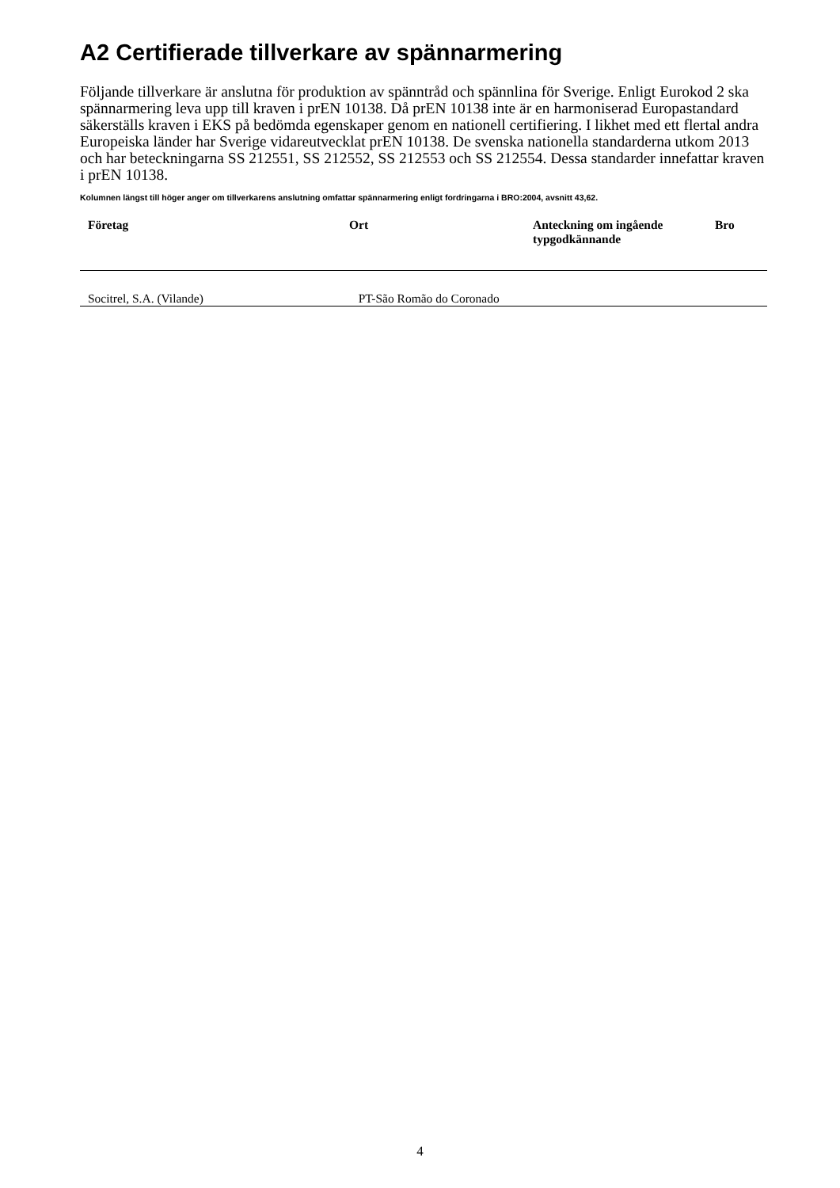A2 Certifierade tillverkare av spännarmering
Följande tillverkare är anslutna för produktion av spänntråd och spännlina för Sverige. Enligt Eurokod 2 ska spännarmering leva upp till kraven i prEN 10138. Då prEN 10138 inte är en harmoniserad Europastandard säkerställs kraven i EKS på bedömda egenskaper genom en nationell certifiering. I likhet med ett flertal andra Europeiska länder har Sverige vidareutvecklat prEN 10138. De svenska nationella standarderna utkom 2013 och har beteckningarna SS 212551, SS 212552, SS 212553 och SS 212554. Dessa standarder innefattar kraven i prEN 10138.
Kolumnen längst till höger anger om tillverkarens anslutning omfattar spännarmering enligt fordringarna i BRO:2004, avsnitt 43,62.
| Företag | Ort | Anteckning om ingående typgodkännande | Bro |
| --- | --- | --- | --- |
| Socitrel, S.A. (Vilande) | PT-São Romão do Coronado | | |
4